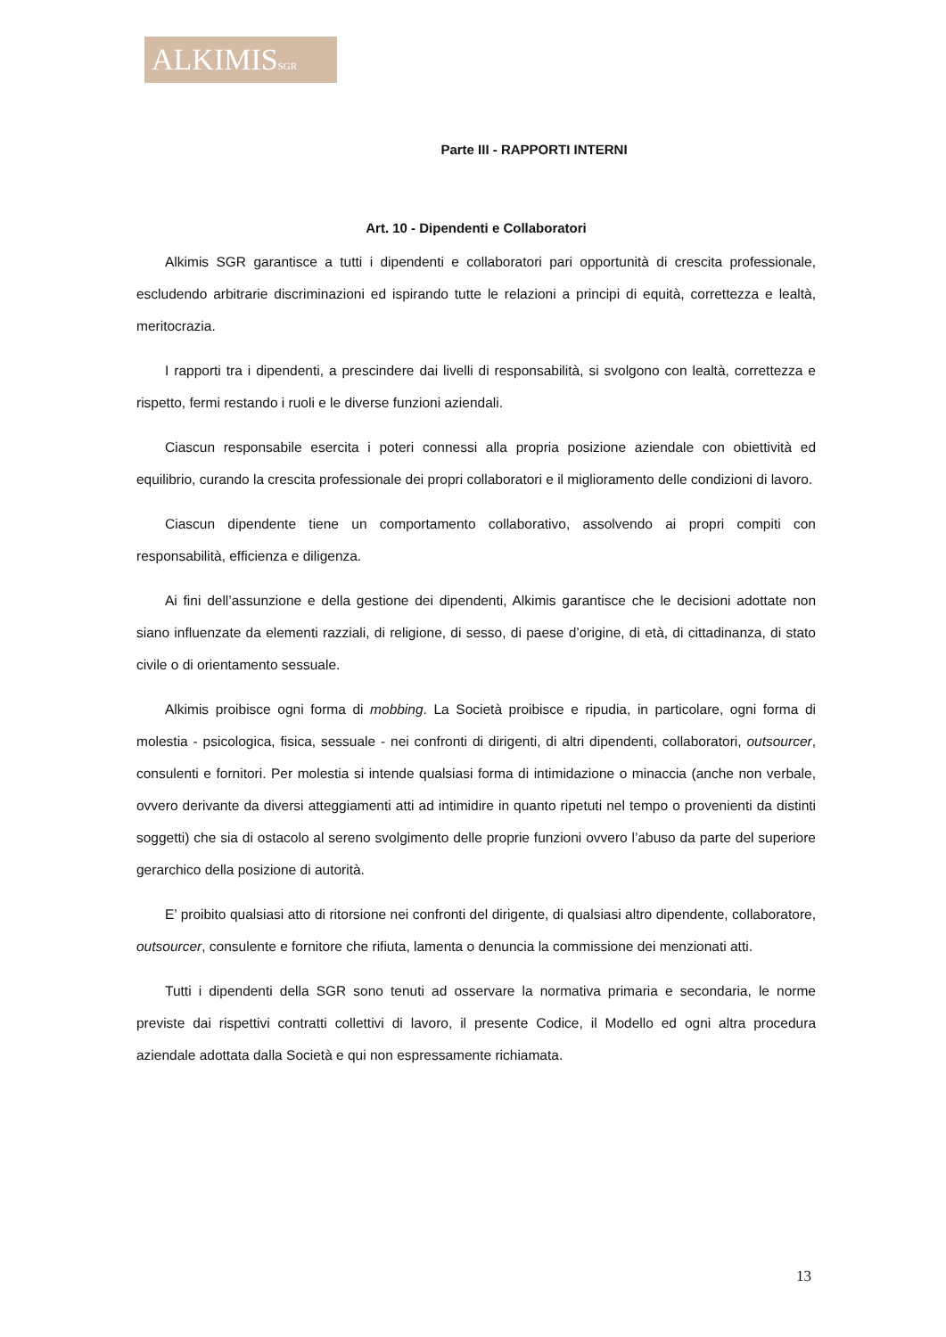ALKIMISSGR
Parte III - RAPPORTI INTERNI
Art. 10 - Dipendenti e Collaboratori
Alkimis SGR garantisce a tutti i dipendenti e collaboratori pari opportunità di crescita professionale, escludendo arbitrarie discriminazioni ed ispirando tutte le relazioni a principi di equità, correttezza e lealtà, meritocrazia.
I rapporti tra i dipendenti, a prescindere dai livelli di responsabilità, si svolgono con lealtà, correttezza e rispetto, fermi restando i ruoli e le diverse funzioni aziendali.
Ciascun responsabile esercita i poteri connessi alla propria posizione aziendale con obiettività ed equilibrio, curando la crescita professionale dei propri collaboratori e il miglioramento delle condizioni di lavoro.
Ciascun dipendente tiene un comportamento collaborativo, assolvendo ai propri compiti con responsabilità, efficienza e diligenza.
Ai fini dell’assunzione e della gestione dei dipendenti, Alkimis garantisce che le decisioni adottate non siano influenzate da elementi razziali, di religione, di sesso, di paese d’origine, di età, di cittadinanza, di stato civile o di orientamento sessuale.
Alkimis proibisce ogni forma di mobbing. La Società proibisce e ripudia, in particolare, ogni forma di molestia - psicologica, fisica, sessuale - nei confronti di dirigenti, di altri dipendenti, collaboratori, outsourcer, consulenti e fornitori. Per molestia si intende qualsiasi forma di intimidazione o minaccia (anche non verbale, ovvero derivante da diversi atteggiamenti atti ad intimidire in quanto ripetuti nel tempo o provenienti da distinti soggetti) che sia di ostacolo al sereno svolgimento delle proprie funzioni ovvero l’abuso da parte del superiore gerarchico della posizione di autorità.
E’ proibito qualsiasi atto di ritorsione nei confronti del dirigente, di qualsiasi altro dipendente, collaboratore, outsourcer, consulente e fornitore che rifiuta, lamenta o denuncia la commissione dei menzionati atti.
Tutti i dipendenti della SGR sono tenuti ad osservare la normativa primaria e secondaria, le norme previste dai rispettivi contratti collettivi di lavoro, il presente Codice, il Modello ed ogni altra procedura aziendale adottata dalla Società e qui non espressamente richiamata.
13